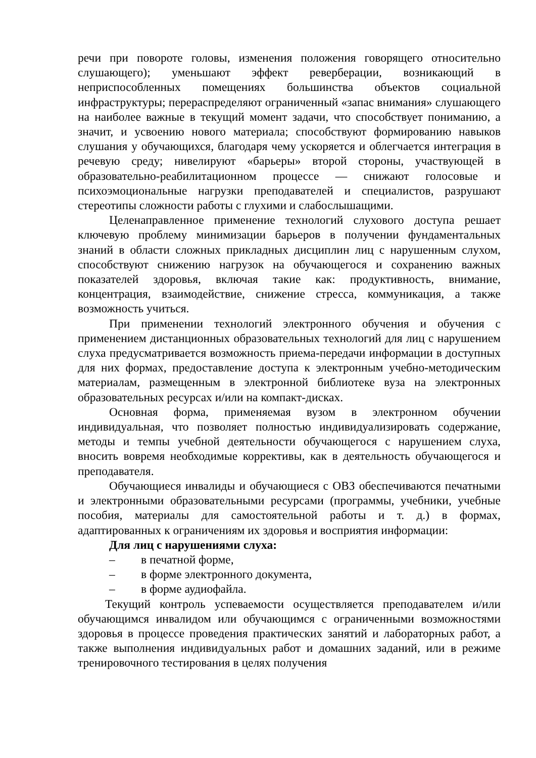речи при повороте головы, изменения положения говорящего относительно слушающего); уменьшают эффект реверберации, возникающий в неприспособленных помещениях большинства объектов социальной инфраструктуры; перераспределяют ограниченный «запас внимания» слушающего на наиболее важные в текущий момент задачи, что способствует пониманию, а значит, и усвоению нового материала; способствуют формированию навыков слушания у обучающихся, благодаря чему ускоряется и облегчается интеграция в речевую среду; нивелируют «барьеры» второй стороны, участвующей в образовательно-реабилитационном процессе — снижают голосовые и психоэмоциональные нагрузки преподавателей и специалистов, разрушают стереотипы сложности работы с глухими и слабослышащими.
Целенаправленное применение технологий слухового доступа решает ключевую проблему минимизации барьеров в получении фундаментальных знаний в области сложных прикладных дисциплин лиц с нарушенным слухом, способствуют снижению нагрузок на обучающегося и сохранению важных показателей здоровья, включая такие как: продуктивность, внимание, концентрация, взаимодействие, снижение стресса, коммуникация, а также возможность учиться.
При применении технологий электронного обучения и обучения с применением дистанционных образовательных технологий для лиц с нарушением слуха предусматривается возможность приема-передачи информации в доступных для них формах, предоставление доступа к электронным учебно-методическим материалам, размещенным в электронной библиотеке вуза на электронных образовательных ресурсах и/или на компакт-дисках.
Основная форма, применяемая вузом в электронном обучении индивидуальная, что позволяет полностью индивидуализировать содержание, методы и темпы учебной деятельности обучающегося с нарушением слуха, вносить вовремя необходимые коррективы, как в деятельность обучающегося и преподавателя.
Обучающиеся инвалиды и обучающиеся с ОВЗ обеспечиваются печатными и электронными образовательными ресурсами (программы, учебники, учебные пособия, материалы для самостоятельной работы и т. д.) в формах, адаптированных к ограничениям их здоровья и восприятия информации:
Для лиц с нарушениями слуха:
– в печатной форме,
– в форме электронного документа,
– в форме аудиофайла.
Текущий контроль успеваемости осуществляется преподавателем и/или обучающимся инвалидом или обучающимся с ограниченными возможностями здоровья в процессе проведения практических занятий и лабораторных работ, а также выполнения индивидуальных работ и домашних заданий, или в режиме тренировочного тестирования в целях получения